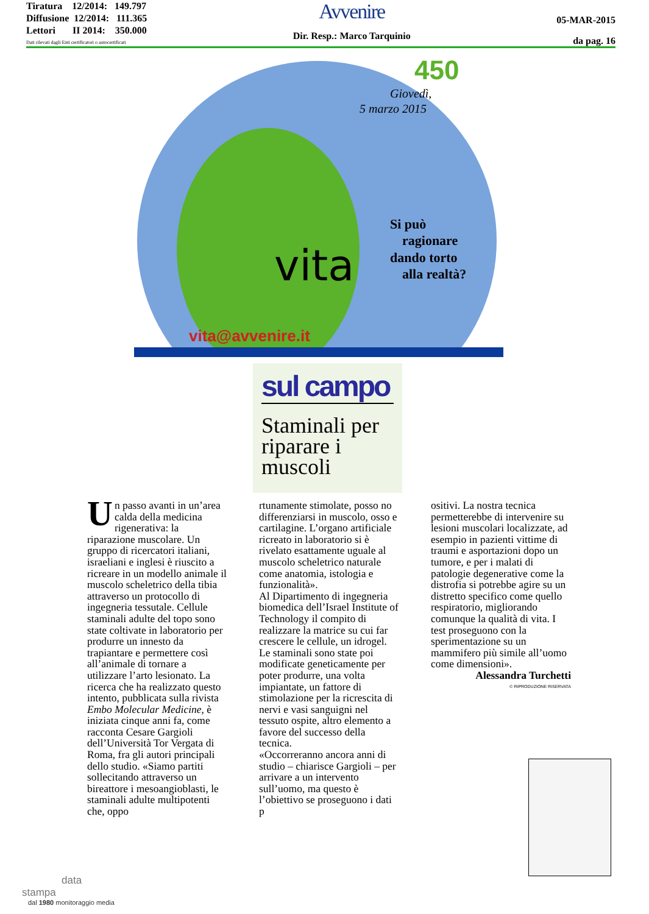Tiratura 12/2014: 149.797
Diffusione 12/2014: 111.365
Lettori II 2014: 350.000
Dati rilevati dagli Enti certificatori o autocertificati
Avvenire
Dir. Resp.: Marco Tarquinio
05-MAR-2015
da pag. 16
450
Giovedì,
5 marzo 2015
vita
Si può
ragionare
dando torto
alla realtà?
vita@avvenire.it
sul campo
Staminali per riparare i muscoli
Un passo avanti in un’area calda della medicina rigenerativa: la riparazione muscolare. Un gruppo di ricercatori italiani, israeliani e inglesi è riuscito a ricreare in un modello animale il muscolo scheletrico della tibia attraverso un protocollo di ingegneria tessutale. Cellule staminali adulte del topo sono state coltivate in laboratorio per produrre un innesto da trapiantare e permettere così all’animale di tornare a utilizzare l’arto lesionato. La ricerca che ha realizzato questo intento, pubblicata sulla rivista Embo Molecular Medicine, è iniziata cinque anni fa, come racconta Cesare Gargioli dell’Università Tor Vergata di Roma, fra gli autori principali dello studio. «Siamo partiti sollecitando attraverso un bireattore i mesoangioblasti, le staminali adulte multipotenti che, oppo
rtunamente stimolate, posso no differenziarsi in muscolo, osso e cartilagine. L’organo artificiale ricreato in laboratorio si è rivelato esattamente uguale al muscolo scheletrico naturale come anatomia, istologia e funzionalità».
Al Dipartimento di ingegneria biomedica dell’Israel Institute of Technology il compito di realizzare la matrice su cui far crescere le cellule, un idrogel. Le staminali sono state poi modificate geneticamente per poter produrre, una volta impiantate, un fattore di stimolazione per la ricrescita di nervi e vasi sanguigni nel tessuto ospite, altro elemento a favore del successo della tecnica.
«Occorreranno ancora anni di studio – chiarisce Gargioli – per arrivare a un intervento sull’uomo, ma questo è l’obiettivo se proseguono i dati p
ositivi. La nostra tecnica permetterebbe di intervenire su lesioni muscolari localizzate, ad esempio in pazienti vittime di traumi e asportazioni dopo un tumore, e per i malati di patologie degenerative come la distrofia si potrebbe agire su un distretto specifico come quello respiratorio, migliorando comunque la qualità di vita. I test proseguono con la sperimentazione su un mammifero più simile all’uomo come dimensioni».
Alessandra Turchetti
© RIPRODUZIONE RISERVATA
data
stampa
dal 1980 monitoraggio media